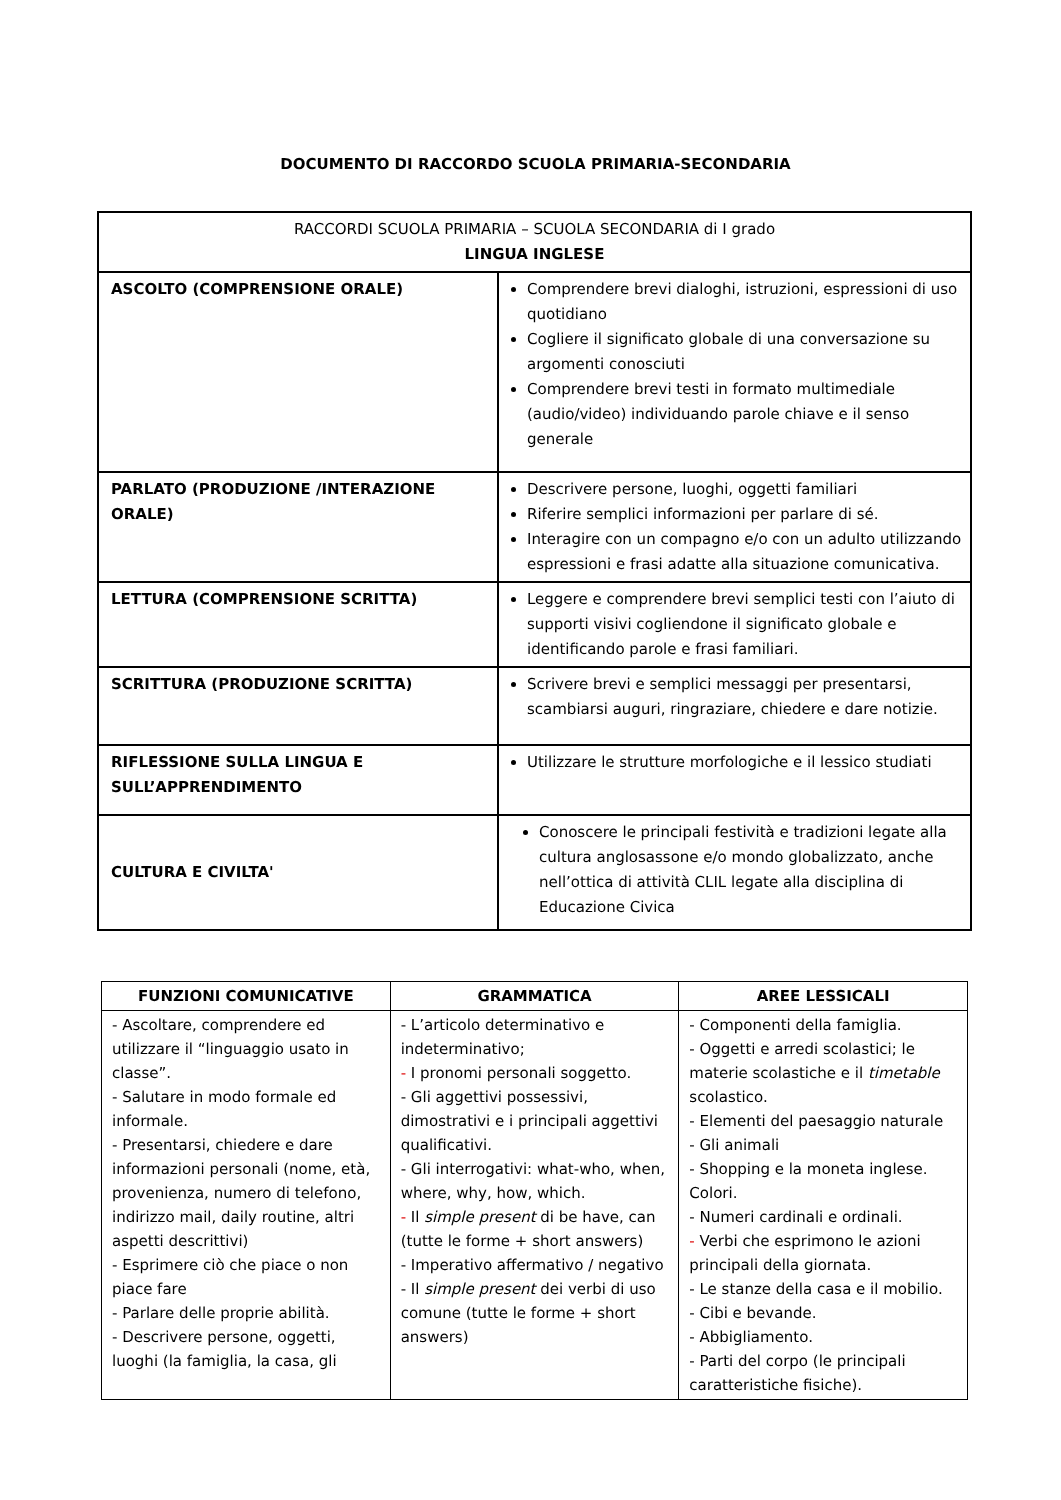DOCUMENTO DI RACCORDO SCUOLA PRIMARIA-SECONDARIA
| RACCORDI SCUOLA PRIMARIA – SCUOLA SECONDARIA di I grado LINGUA INGLESE | |
| ASCOLTO (COMPRENSIONE ORALE) | Comprendere brevi dialoghi, istruzioni, espressioni di uso quotidiano Cogliere il significato globale di una conversazione su argomenti conosciuti Comprendere brevi testi in formato multimediale (audio/video) individuando parole chiave e il senso generale |
| PARLATO (PRODUZIONE /INTERAZIONE ORALE) | Descrivere persone, luoghi, oggetti familiari Riferire semplici informazioni per parlare di sé. Interagire con un compagno e/o con un adulto utilizzando espressioni e frasi adatte alla situazione comunicativa. |
| LETTURA (COMPRENSIONE SCRITTA) | Leggere e comprendere brevi semplici testi con l’aiuto di supporti visivi cogliendone il significato globale e identificando parole e frasi familiari. |
| SCRITTURA (PRODUZIONE SCRITTA) | Scrivere brevi e semplici messaggi per presentarsi, scambiarsi auguri, ringraziare, chiedere e dare notizie. |
| RIFLESSIONE SULLA LINGUA E SULL’APPRENDIMENTO | Utilizzare le strutture morfologiche e il lessico studiati |
| CULTURA E CIVILTA' | Conoscere le principali festività e tradizioni legate alla cultura anglosassone e/o mondo globalizzato, anche nell’ottica di attività CLIL legate alla disciplina di Educazione Civica |
| FUNZIONI COMUNICATIVE | GRAMMATICA | AREE LESSICALI |
| --- | --- | --- |
| - Ascoltare, comprendere ed utilizzare il “linguaggio usato in classe”. - Salutare in modo formale ed informale. - Presentarsi, chiedere e dare informazioni personali (nome, età, provenienza, numero di telefono, indirizzo mail, daily routine, altri aspetti descrittivi) - Esprimere ciò che piace o non piace fare - Parlare delle proprie abilità. - Descrivere persone, oggetti, luoghi (la famiglia, la casa, gli | - L’articolo determinativo e indeterminativo; - I pronomi personali soggetto. - Gli aggettivi possessivi, dimostrativi e i principali aggettivi qualificativi. - Gli interrogativi: what-who, when, where, why, how, which. - Il simple present di be have, can (tutte le forme + short answers) - Imperativo affermativo / negativo - Il simple present dei verbi di uso comune (tutte le forme + short answers) | - Componenti della famiglia. - Oggetti e arredi scolastici; le materie scolastiche e il timetable scolastico. - Elementi del paesaggio naturale - Gli animali - Shopping e la moneta inglese. Colori. - Numeri cardinali e ordinali. - Verbi che esprimono le azioni principali della giornata. - Le stanze della casa e il mobilio. - Cibi e bevande. - Abbigliamento. - Parti del corpo (le principali caratteristiche fisiche). |